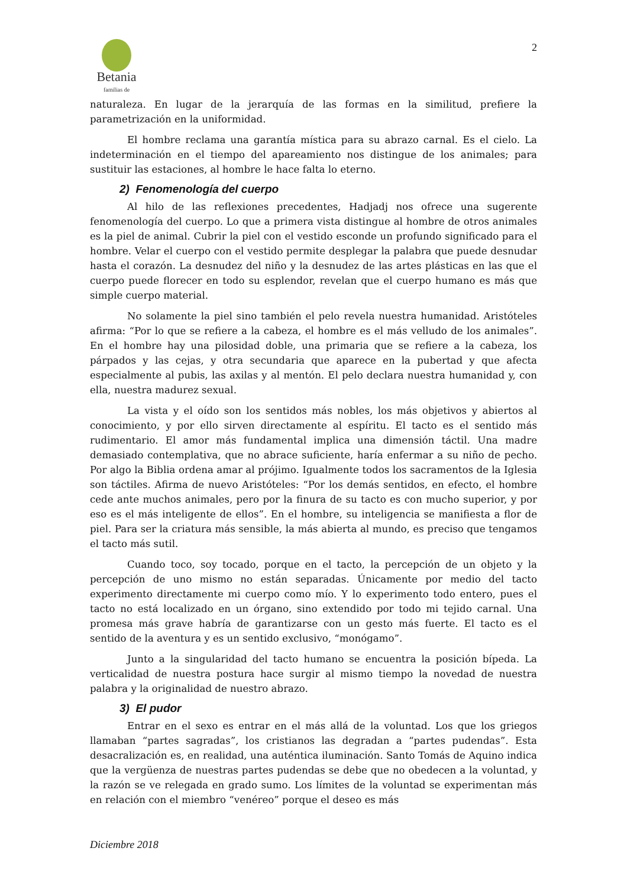Betania familias de
2
naturaleza. En lugar de la jerarquía de las formas en la similitud, prefiere la parametrización en la uniformidad.
El hombre reclama una garantía mística para su abrazo carnal. Es el cielo. La indeterminación en el tiempo del apareamiento nos distingue de los animales; para sustituir las estaciones, al hombre le hace falta lo eterno.
2) Fenomenología del cuerpo
Al hilo de las reflexiones precedentes, Hadjadj nos ofrece una sugerente fenomenología del cuerpo. Lo que a primera vista distingue al hombre de otros animales es la piel de animal. Cubrir la piel con el vestido esconde un profundo significado para el hombre. Velar el cuerpo con el vestido permite desplegar la palabra que puede desnudar hasta el corazón. La desnudez del niño y la desnudez de las artes plásticas en las que el cuerpo puede florecer en todo su esplendor, revelan que el cuerpo humano es más que simple cuerpo material.
No solamente la piel sino también el pelo revela nuestra humanidad. Aristóteles afirma: “Por lo que se refiere a la cabeza, el hombre es el más velludo de los animales”. En el hombre hay una pilosidad doble, una primaria que se refiere a la cabeza, los párpados y las cejas, y otra secundaria que aparece en la pubertad y que afecta especialmente al pubis, las axilas y al mentón. El pelo declara nuestra humanidad y, con ella, nuestra madurez sexual.
La vista y el oído son los sentidos más nobles, los más objetivos y abiertos al conocimiento, y por ello sirven directamente al espíritu. El tacto es el sentido más rudimentario. El amor más fundamental implica una dimensión táctil. Una madre demasiado contemplativa, que no abrace suficiente, haría enfermar a su niño de pecho. Por algo la Biblia ordena amar al prójimo. Igualmente todos los sacramentos de la Iglesia son táctiles. Afirma de nuevo Aristóteles: “Por los demás sentidos, en efecto, el hombre cede ante muchos animales, pero por la finura de su tacto es con mucho superior, y por eso es el más inteligente de ellos”. En el hombre, su inteligencia se manifiesta a flor de piel. Para ser la criatura más sensible, la más abierta al mundo, es preciso que tengamos el tacto más sutil.
Cuando toco, soy tocado, porque en el tacto, la percepción de un objeto y la percepción de uno mismo no están separadas. Únicamente por medio del tacto experimento directamente mi cuerpo como mío. Y lo experimento todo entero, pues el tacto no está localizado en un órgano, sino extendido por todo mi tejido carnal. Una promesa más grave habría de garantizarse con un gesto más fuerte. El tacto es el sentido de la aventura y es un sentido exclusivo, “monógamo”.
Junto a la singularidad del tacto humano se encuentra la posición bípeda. La verticalidad de nuestra postura hace surgir al mismo tiempo la novedad de nuestra palabra y la originalidad de nuestro abrazo.
3) El pudor
Entrar en el sexo es entrar en el más allá de la voluntad. Los que los griegos llamaban “partes sagradas”, los cristianos las degradan a “partes pudendas”. Esta desacralización es, en realidad, una auténtica iluminación. Santo Tomás de Aquino indica que la vergüenza de nuestras partes pudendas se debe que no obedecen a la voluntad, y la razón se ve relegada en grado sumo. Los límites de la voluntad se experimentan más en relación con el miembro “venéreo” porque el deseo es más
Diciembre 2018